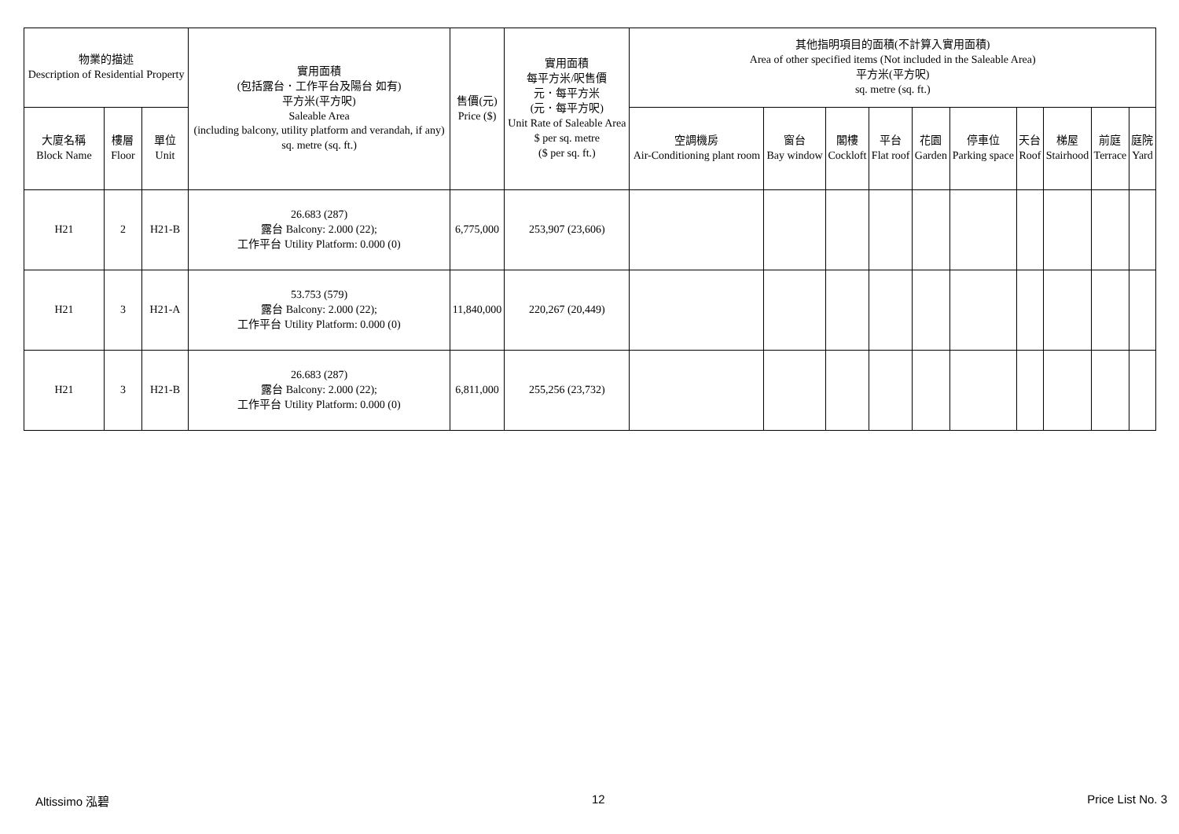| 物業的描述 Description of Residential Property | | | 實用面積 (包括露台．工作平台及陽台 如有) 平方米(平方呎) Saleable Area (including balcony, utility platform and verandah, if any) sq. metre (sq. ft.) | 售價(元) Price ($) | 實用面積 每平方米/呎售價 元．每平方米 (元．每平方呎) Unit Rate of Saleable Area $ per sq. metre ($ per sq. ft.) | 其他指明項目的面積(不計算入實用面積) Area of other specified items (Not included in the Saleable Area) 平方米(平方呎) sq. metre (sq. ft.) | | | | | | | | | |
| --- | --- | --- | --- | --- | --- | --- | --- | --- | --- | --- | --- | --- | --- | --- | --- |
| 大廈名稱 Block Name | 樓層 Floor | 單位 Unit | | | | 空調機房 Air-Conditioning plant room | 窗台 Bay window | 閣樓 Cockloft | 平台 Flat roof | 花園 Garden | 停車位 Parking space | 天台 Roof | 梯屋 Stairhood | 前庭 Terrace | 庭院 Yard |
| H21 | 2 | H21-B | 26.683 (287) 露台 Balcony: 2.000 (22); 工作平台 Utility Platform: 0.000 (0) | 6,775,000 | 253,907 (23,606) | | | | | | | | | | |
| H21 | 3 | H21-A | 53.753 (579) 露台 Balcony: 2.000 (22); 工作平台 Utility Platform: 0.000 (0) | 11,840,000 | 220,267 (20,449) | | | | | | | | | | |
| H21 | 3 | H21-B | 26.683 (287) 露台 Balcony: 2.000 (22); 工作平台 Utility Platform: 0.000 (0) | 6,811,000 | 255,256 (23,732) | | | | | | | | | | |
Altissimo 泓碧 12 Price List No. 3